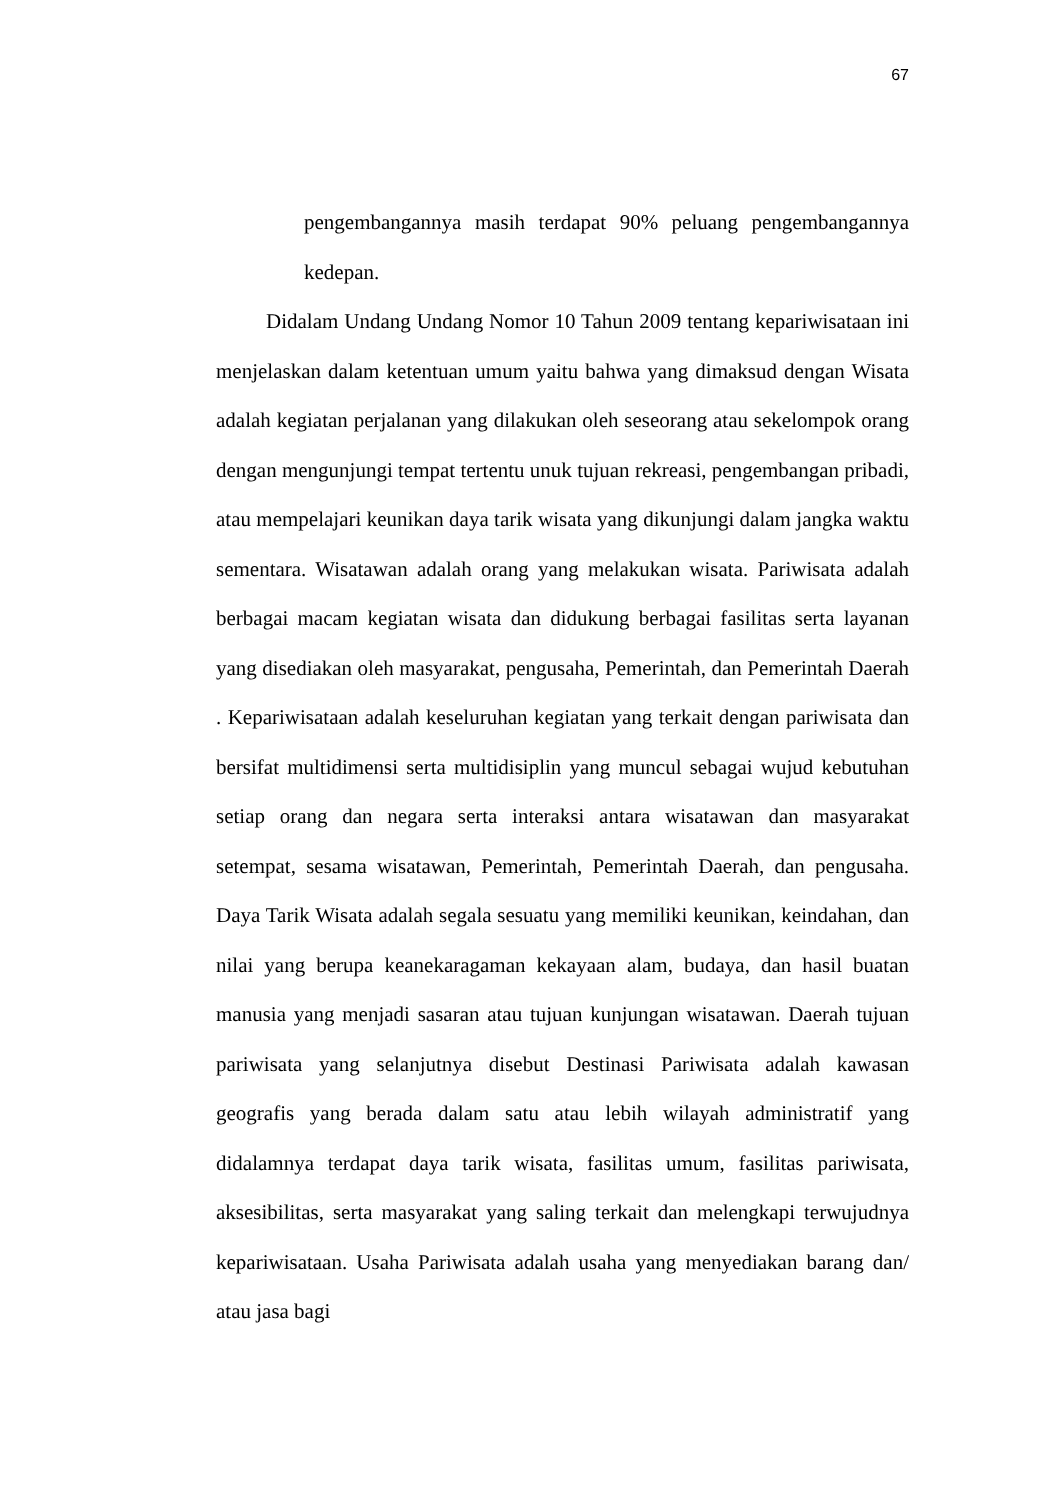67
pengembangannya masih terdapat 90% peluang pengembangannya
kedepan.
Didalam Undang Undang Nomor 10 Tahun 2009 tentang kepariwisataan ini menjelaskan dalam ketentuan umum yaitu bahwa yang dimaksud dengan Wisata adalah kegiatan perjalanan yang dilakukan oleh seseorang atau sekelompok orang dengan mengunjungi tempat tertentu unuk tujuan rekreasi, pengembangan pribadi, atau mempelajari keunikan daya tarik wisata yang dikunjungi dalam jangka waktu sementara. Wisatawan adalah orang yang melakukan wisata. Pariwisata adalah berbagai macam kegiatan wisata dan didukung berbagai fasilitas serta layanan yang disediakan oleh masyarakat, pengusaha, Pemerintah, dan Pemerintah Daerah . Kepariwisataan adalah keseluruhan kegiatan yang terkait dengan pariwisata dan bersifat multidimensi serta multidisiplin yang muncul sebagai wujud kebutuhan setiap orang dan negara serta interaksi antara wisatawan dan masyarakat setempat, sesama wisatawan, Pemerintah, Pemerintah Daerah, dan pengusaha. Daya Tarik Wisata adalah segala sesuatu yang memiliki keunikan, keindahan, dan nilai yang berupa keanekaragaman kekayaan alam, budaya, dan hasil buatan manusia yang menjadi sasaran atau tujuan kunjungan wisatawan. Daerah tujuan pariwisata yang selanjutnya disebut Destinasi Pariwisata adalah kawasan geografis yang berada dalam satu atau lebih wilayah administratif yang didalamnya terdapat daya tarik wisata, fasilitas umum, fasilitas pariwisata, aksesibilitas, serta masyarakat yang saling terkait dan melengkapi terwujudnya kepariwisataan. Usaha Pariwisata adalah usaha yang menyediakan barang dan/ atau jasa bagi